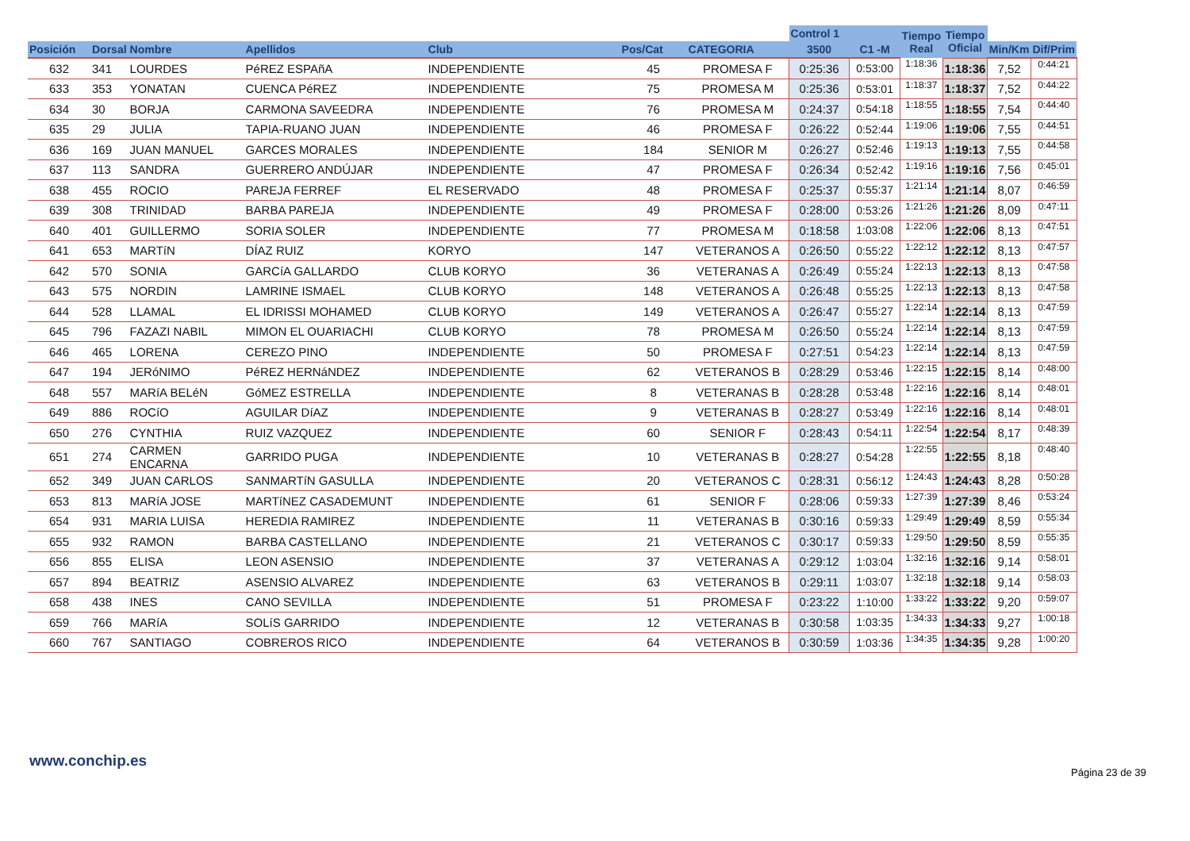| | | | | | | | Control 1 | | Tiempo Real | Tiempo Oficial | | |
| --- | --- | --- | --- | --- | --- | --- | --- | --- | --- | --- | --- | --- |
| Posición | Dorsal | Nombre | Apellidos | Club | Pos/Cat | CATEGORIA | 3500 | C1 -M | | | Min/Km | Dif/Prim |
| 632 | 341 | LOURDES | PéREZ ESPAñA | INDEPENDIENTE | 45 | PROMESA F | 0:25:36 | 0:53:00 | 1:18:36 | 1:18:36 | 7,52 | 0:44:21 |
| 633 | 353 | YONATAN | CUENCA PéREZ | INDEPENDIENTE | 75 | PROMESA M | 0:25:36 | 0:53:01 | 1:18:37 | 1:18:37 | 7,52 | 0:44:22 |
| 634 | 30 | BORJA | CARMONA SAVEEDRA | INDEPENDIENTE | 76 | PROMESA M | 0:24:37 | 0:54:18 | 1:18:55 | 1:18:55 | 7,54 | 0:44:40 |
| 635 | 29 | JULIA | TAPIA-RUANO JUAN | INDEPENDIENTE | 46 | PROMESA F | 0:26:22 | 0:52:44 | 1:19:06 | 1:19:06 | 7,55 | 0:44:51 |
| 636 | 169 | JUAN MANUEL | GARCES MORALES | INDEPENDIENTE | 184 | SENIOR M | 0:26:27 | 0:52:46 | 1:19:13 | 1:19:13 | 7,55 | 0:44:58 |
| 637 | 113 | SANDRA | GUERRERO ANDÚJAR | INDEPENDIENTE | 47 | PROMESA F | 0:26:34 | 0:52:42 | 1:19:16 | 1:19:16 | 7,56 | 0:45:01 |
| 638 | 455 | ROCIO | PAREJA FERREF | EL RESERVADO | 48 | PROMESA F | 0:25:37 | 0:55:37 | 1:21:14 | 1:21:14 | 8,07 | 0:46:59 |
| 639 | 308 | TRINIDAD | BARBA PAREJA | INDEPENDIENTE | 49 | PROMESA F | 0:28:00 | 0:53:26 | 1:21:26 | 1:21:26 | 8,09 | 0:47:11 |
| 640 | 401 | GUILLERMO | SORIA SOLER | INDEPENDIENTE | 77 | PROMESA M | 0:18:58 | 1:03:08 | 1:22:06 | 1:22:06 | 8,13 | 0:47:51 |
| 641 | 653 | MARTíN | DÍAZ RUIZ | KORYO | 147 | VETERANOS A | 0:26:50 | 0:55:22 | 1:22:12 | 1:22:12 | 8,13 | 0:47:57 |
| 642 | 570 | SONIA | GARCíA GALLARDO | CLUB KORYO | 36 | VETERANAS A | 0:26:49 | 0:55:24 | 1:22:13 | 1:22:13 | 8,13 | 0:47:58 |
| 643 | 575 | NORDIN | LAMRINE ISMAEL | CLUB KORYO | 148 | VETERANOS A | 0:26:48 | 0:55:25 | 1:22:13 | 1:22:13 | 8,13 | 0:47:58 |
| 644 | 528 | LLAMAL | EL IDRISSI MOHAMED | CLUB KORYO | 149 | VETERANOS A | 0:26:47 | 0:55:27 | 1:22:14 | 1:22:14 | 8,13 | 0:47:59 |
| 645 | 796 | FAZAZI NABIL | MIMON EL OUARIACHI | CLUB KORYO | 78 | PROMESA M | 0:26:50 | 0:55:24 | 1:22:14 | 1:22:14 | 8,13 | 0:47:59 |
| 646 | 465 | LORENA | CEREZO PINO | INDEPENDIENTE | 50 | PROMESA F | 0:27:51 | 0:54:23 | 1:22:14 | 1:22:14 | 8,13 | 0:47:59 |
| 647 | 194 | JERóNIMO | PéREZ HERNáNDEZ | INDEPENDIENTE | 62 | VETERANOS B | 0:28:29 | 0:53:46 | 1:22:15 | 1:22:15 | 8,14 | 0:48:00 |
| 648 | 557 | MARíA BELéN | GóMEZ ESTRELLA | INDEPENDIENTE | 8 | VETERANAS B | 0:28:28 | 0:53:48 | 1:22:16 | 1:22:16 | 8,14 | 0:48:01 |
| 649 | 886 | ROCíO | AGUILAR DíAZ | INDEPENDIENTE | 9 | VETERANAS B | 0:28:27 | 0:53:49 | 1:22:16 | 1:22:16 | 8,14 | 0:48:01 |
| 650 | 276 | CYNTHIA | RUIZ VAZQUEZ | INDEPENDIENTE | 60 | SENIOR F | 0:28:43 | 0:54:11 | 1:22:54 | 1:22:54 | 8,17 | 0:48:39 |
| 651 | 274 | CARMEN ENCARNA | GARRIDO PUGA | INDEPENDIENTE | 10 | VETERANAS B | 0:28:27 | 0:54:28 | 1:22:55 | 1:22:55 | 8,18 | 0:48:40 |
| 652 | 349 | JUAN CARLOS | SANMARTíN GASULLA | INDEPENDIENTE | 20 | VETERANOS C | 0:28:31 | 0:56:12 | 1:24:43 | 1:24:43 | 8,28 | 0:50:28 |
| 653 | 813 | MARíA JOSE | MARTíNEZ CASADEMUNT | INDEPENDIENTE | 61 | SENIOR F | 0:28:06 | 0:59:33 | 1:27:39 | 1:27:39 | 8,46 | 0:53:24 |
| 654 | 931 | MARIA LUISA | HEREDIA RAMIREZ | INDEPENDIENTE | 11 | VETERANAS B | 0:30:16 | 0:59:33 | 1:29:49 | 1:29:49 | 8,59 | 0:55:34 |
| 655 | 932 | RAMON | BARBA CASTELLANO | INDEPENDIENTE | 21 | VETERANOS C | 0:30:17 | 0:59:33 | 1:29:50 | 1:29:50 | 8,59 | 0:55:35 |
| 656 | 855 | ELISA | LEON ASENSIO | INDEPENDIENTE | 37 | VETERANAS A | 0:29:12 | 1:03:04 | 1:32:16 | 1:32:16 | 9,14 | 0:58:01 |
| 657 | 894 | BEATRIZ | ASENSIO ALVAREZ | INDEPENDIENTE | 63 | VETERANOS B | 0:29:11 | 1:03:07 | 1:32:18 | 1:32:18 | 9,14 | 0:58:03 |
| 658 | 438 | INES | CANO SEVILLA | INDEPENDIENTE | 51 | PROMESA F | 0:23:22 | 1:10:00 | 1:33:22 | 1:33:22 | 9,20 | 0:59:07 |
| 659 | 766 | MARíA | SOLíS GARRIDO | INDEPENDIENTE | 12 | VETERANAS B | 0:30:58 | 1:03:35 | 1:34:33 | 1:34:33 | 9,27 | 1:00:18 |
| 660 | 767 | SANTIAGO | COBREROS RICO | INDEPENDIENTE | 64 | VETERANOS B | 0:30:59 | 1:03:36 | 1:34:35 | 1:34:35 | 9,28 | 1:00:20 |
www.conchip.es
Página 23 de 39